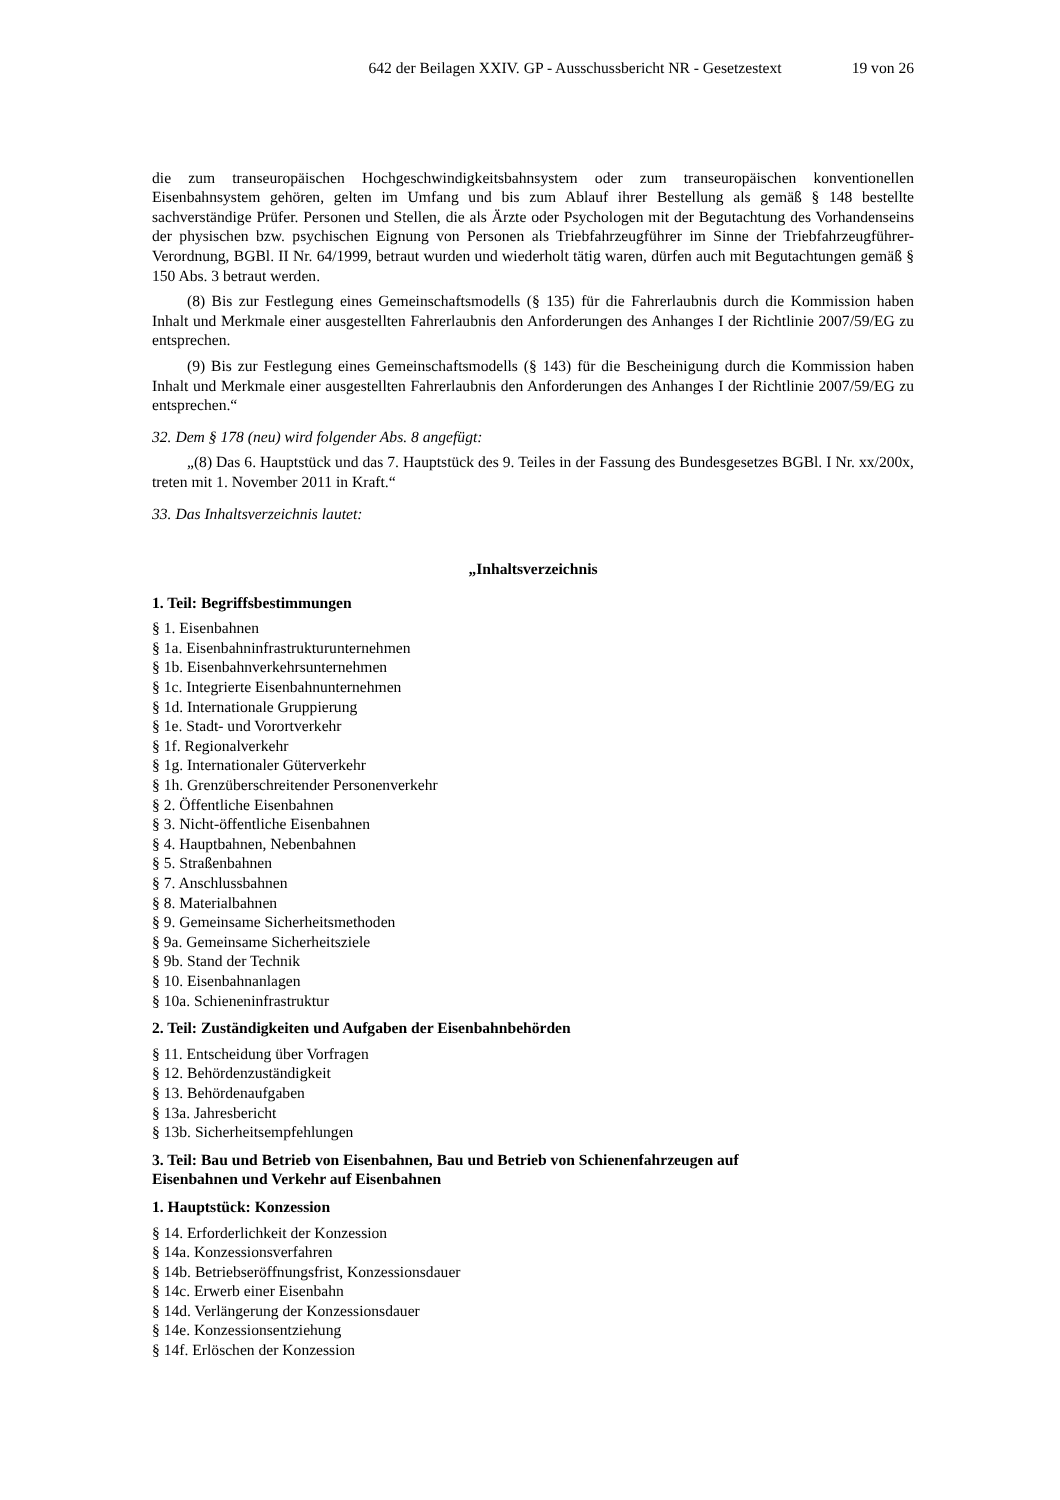642 der Beilagen XXIV. GP - Ausschussbericht NR - Gesetzestext 19 von 26
die zum transeuropäischen Hochgeschwindigkeitsbahnsystem oder zum transeuropäischen konventionellen Eisenbahnsystem gehören, gelten im Umfang und bis zum Ablauf ihrer Bestellung als gemäß § 148 bestellte sachverständige Prüfer. Personen und Stellen, die als Ärzte oder Psychologen mit der Begutachtung des Vorhandenseins der physischen bzw. psychischen Eignung von Personen als Triebfahrzeugführer im Sinne der Triebfahrzeugführer-Verordnung, BGBl. II Nr. 64/1999, betraut wurden und wiederholt tätig waren, dürfen auch mit Begutachtungen gemäß § 150 Abs. 3 betraut werden.
(8) Bis zur Festlegung eines Gemeinschaftsmodells (§ 135) für die Fahrerlaubnis durch die Kommission haben Inhalt und Merkmale einer ausgestellten Fahrerlaubnis den Anforderungen des Anhanges I der Richtlinie 2007/59/EG zu entsprechen.
(9) Bis zur Festlegung eines Gemeinschaftsmodells (§ 143) für die Bescheinigung durch die Kommission haben Inhalt und Merkmale einer ausgestellten Fahrerlaubnis den Anforderungen des Anhanges I der Richtlinie 2007/59/EG zu entsprechen.“
32. Dem § 178 (neu) wird folgender Abs. 8 angefügt:
„(8) Das 6. Hauptstück und das 7. Hauptstück des 9. Teiles in der Fassung des Bundesgesetzes BGBl. I Nr. xx/200x, treten mit 1. November 2011 in Kraft.“
33. Das Inhaltsverzeichnis lautet:
„Inhaltsverzeichnis
1. Teil: Begriffsbestimmungen
§ 1. Eisenbahnen
§ 1a. Eisenbahninfrastrukturunternehmen
§ 1b. Eisenbahnverkehrsunternehmen
§ 1c. Integrierte Eisenbahnunternehmen
§ 1d. Internationale Gruppierung
§ 1e. Stadt- und Vorortverkehr
§ 1f. Regionalverkehr
§ 1g. Internationaler Güterverkehr
§ 1h. Grenzüberschreitender Personenverkehr
§ 2. Öffentliche Eisenbahnen
§ 3. Nicht-öffentliche Eisenbahnen
§ 4. Hauptbahnen, Nebenbahnen
§ 5. Straßenbahnen
§ 7. Anschlussbahnen
§ 8. Materialbahnen
§ 9. Gemeinsame Sicherheitsmethoden
§ 9a. Gemeinsame Sicherheitsziele
§ 9b. Stand der Technik
§ 10. Eisenbahnanlagen
§ 10a. Schieneninfrastruktur
2. Teil: Zuständigkeiten und Aufgaben der Eisenbahnbehörden
§ 11. Entscheidung über Vorfragen
§ 12. Behördenzuständigkeit
§ 13. Behördenaufgaben
§ 13a. Jahresbericht
§ 13b. Sicherheitsempfehlungen
3. Teil: Bau und Betrieb von Eisenbahnen, Bau und Betrieb von Schienenfahrzeugen auf
Eisenbahnen und Verkehr auf Eisenbahnen
1. Hauptstück: Konzession
§ 14. Erforderlichkeit der Konzession
§ 14a. Konzessionsverfahren
§ 14b. Betriebseröffnungsfrist, Konzessionsdauer
§ 14c. Erwerb einer Eisenbahn
§ 14d. Verlängerung der Konzessionsdauer
§ 14e. Konzessionsentziehung
§ 14f. Erlöschen der Konzession